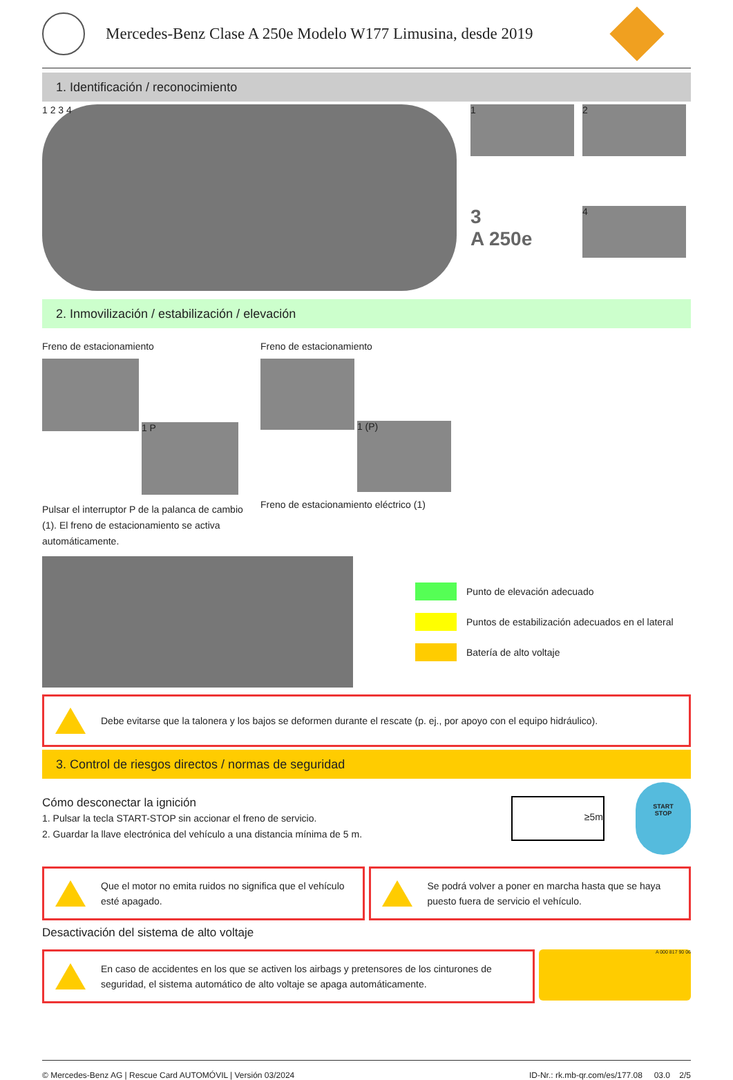Mercedes-Benz Clase A 250e Modelo W177 Limusina, desde 2019
1. Identificación / reconocimiento
1 2 3 4
1
2
3
A 250e
4
2. Inmovilización / estabilización / elevación
Freno de estacionamiento
1 P
Pulsar el interruptor P de la palanca de cambio (1). El freno de estacionamiento se activa automáticamente.
Freno de estacionamiento
1 (P)
Freno de estacionamiento eléctrico (1)
Punto de elevación adecuado
Puntos de estabilización adecuados en el lateral
Batería de alto voltaje
Debe evitarse que la talonera y los bajos se deformen durante el rescate (p. ej., por apoyo con el equipo hidráulico).
3. Control de riesgos directos / normas de seguridad
Cómo desconectar la ignición
1. Pulsar la tecla START-STOP sin accionar el freno de servicio.
2. Guardar la llave electrónica del vehículo a una distancia mínima de 5 m.
≥5m
START
STOP
Que el motor no emita ruidos no significa que el vehículo esté apagado.
Se podrá volver a poner en marcha hasta que se haya puesto fuera de servicio el vehículo.
Desactivación del sistema de alto voltaje
En caso de accidentes en los que se activen los airbags y pretensores de los cinturones de seguridad, el sistema automático de alto voltaje se apaga automáticamente.
A 000 817 90 06
© Mercedes-Benz AG | Rescue Card AUTOMÓVIL | Versión 03/2024
ID-Nr.: rk.mb-qr.com/es/177.08 03.0 2/5